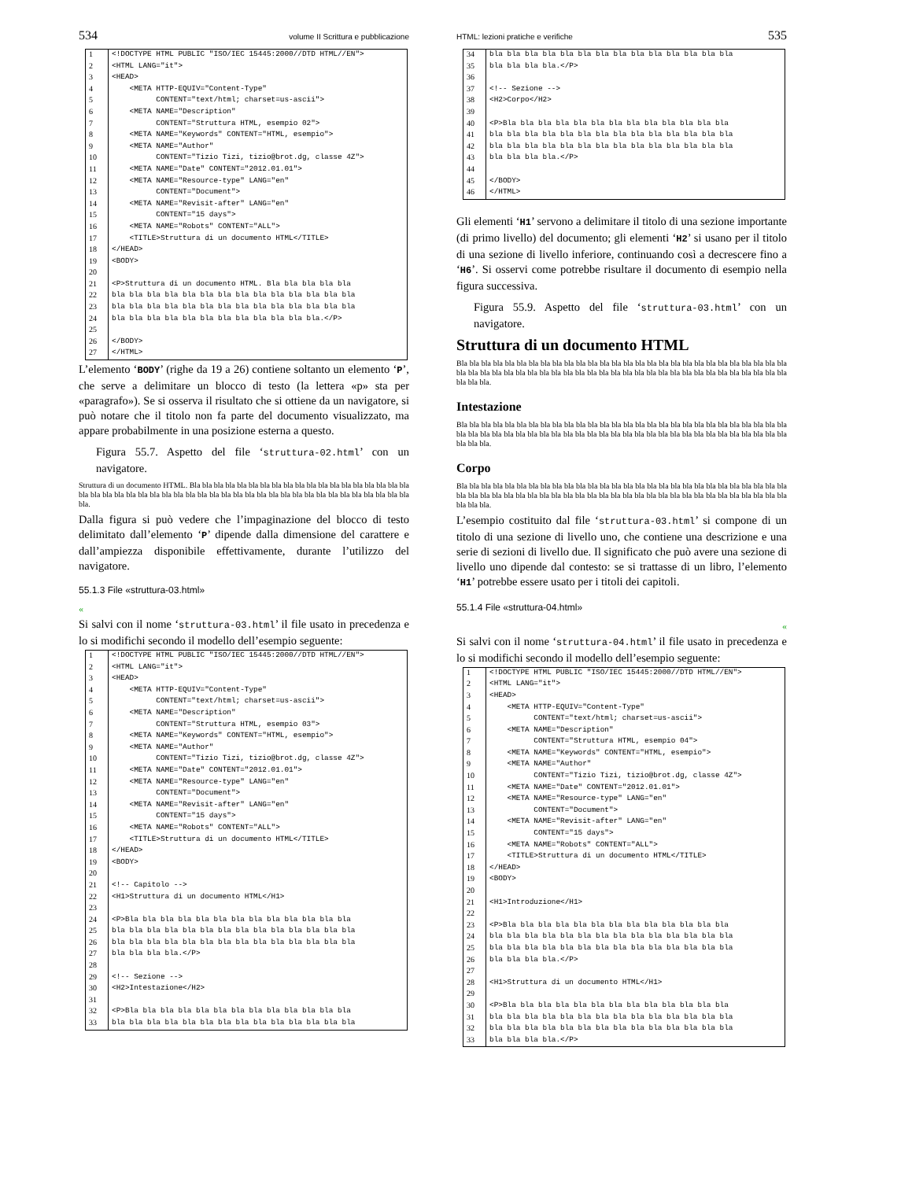534 volume II Scrittura e pubblicazione
| 1 | <!DOCTYPE HTML PUBLIC "ISO/IEC 15445:2000//DTD HTML//EN"> |
| 2 | <HTML LANG="it"> |
| 3 | <HEAD> |
| 4 | <META HTTP-EQUIV="Content-Type" |
| 5 | CONTENT="text/html; charset=us-ascii"> |
| 6 | <META NAME="Description" |
| 7 | CONTENT="Struttura HTML, esempio 02"> |
| 8 | <META NAME="Keywords" CONTENT="HTML, esempio"> |
| 9 | <META NAME="Author" |
| 10 | CONTENT="Tizio Tizi, tizio@brot.dg, classe 4Z"> |
| 11 | <META NAME="Date" CONTENT="2012.01.01"> |
| 12 | <META NAME="Resource-type" LANG="en" |
| 13 | CONTENT="Document"> |
| 14 | <META NAME="Revisit-after" LANG="en" |
| 15 | CONTENT="15 days"> |
| 16 | <META NAME="Robots" CONTENT="ALL"> |
| 17 | <TITLE>Struttura di un documento HTML</TITLE> |
| 18 | </HEAD> |
| 19 | <BODY> |
| 20 | |
| 21 | <P>Struttura di un documento HTML. Bla bla bla bla bla |
| 22 | bla bla bla bla bla bla bla bla bla bla bla bla bla bla |
| 23 | bla bla bla bla bla bla bla bla bla bla bla bla bla bla |
| 24 | bla bla bla bla bla bla bla bla bla bla bla bla.</P> |
| 25 | |
| 26 | </BODY> |
| 27 | </HTML> |
L’elemento ‘BODY’ (righe da 19 a 26) contiene soltanto un elemento ‘P’, che serve a delimitare un blocco di testo (la lettera «p» sta per «paragrafo»). Se si osserva il risultato che si ottiene da un navigatore, si può notare che il titolo non fa parte del documento visualizzato, ma appare probabilmente in una posizione esterna a questo.
Figura 55.7. Aspetto del file ‘struttura-02.html’ con un navigatore.
Struttura di un documento HTML. Bla bla bla bla bla bla bla bla bla bla bla bla bla bla bla bla bla bla bla bla bla bla bla bla bla bla bla bla bla bla bla bla bla bla bla bla bla bla bla bla bla bla bla bla bla bla bla bla.
Dalla figura si può vedere che l’impaginazione del blocco di testo delimitato dall’elemento ‘P’ dipende dalla dimensione del carattere e dall’ampiezza disponibile effettivamente, durante l’utilizzo del navigatore.
55.1.3 File «struttura-03.html»
«
Si salvi con il nome ‘struttura-03.html’ il file usato in precedenza e lo si modifichi secondo il modello dell’esempio seguente:
| 1 | <!DOCTYPE HTML PUBLIC "ISO/IEC 15445:2000//DTD HTML//EN"> |
| 2 | <HTML LANG="it"> |
| 3 | <HEAD> |
| 4 | <META HTTP-EQUIV="Content-Type" |
| 5 | CONTENT="text/html; charset=us-ascii"> |
| 6 | <META NAME="Description" |
| 7 | CONTENT="Struttura HTML, esempio 03"> |
| 8 | <META NAME="Keywords" CONTENT="HTML, esempio"> |
| 9 | <META NAME="Author" |
| 10 | CONTENT="Tizio Tizi, tizio@brot.dg, classe 4Z"> |
| 11 | <META NAME="Date" CONTENT="2012.01.01"> |
| 12 | <META NAME="Resource-type" LANG="en" |
| 13 | CONTENT="Document"> |
| 14 | <META NAME="Revisit-after" LANG="en" |
| 15 | CONTENT="15 days"> |
| 16 | <META NAME="Robots" CONTENT="ALL"> |
| 17 | <TITLE>Struttura di un documento HTML</TITLE> |
| 18 | </HEAD> |
| 19 | <BODY> |
| 20 | |
| 21 | <!-- Capitolo --> |
| 22 | <H1>Struttura di un documento HTML</H1> |
| 23 | |
| 24 | <P>Bla bla bla bla bla bla bla bla bla bla bla bla bla |
| 25 | bla bla bla bla bla bla bla bla bla bla bla bla bla bla |
| 26 | bla bla bla bla bla bla bla bla bla bla bla bla bla bla |
| 27 | bla bla bla bla.</P> |
| 28 | |
| 29 | <!-- Sezione --> |
| 30 | <H2>Intestazione</H2> |
| 31 | |
| 32 | <P>Bla bla bla bla bla bla bla bla bla bla bla bla bla |
| 33 | bla bla bla bla bla bla bla bla bla bla bla bla bla bla |
HTML: lezioni pratiche e verifiche 535
| 34 | bla bla bla bla bla bla bla bla bla bla bla bla bla bla |
| 35 | bla bla bla bla.</P> |
| 36 | |
| 37 | <!-- Sezione --> |
| 38 | <H2>Corpo</H2> |
| 39 | |
| 40 | <P>Bla bla bla bla bla bla bla bla bla bla bla bla bla |
| 41 | bla bla bla bla bla bla bla bla bla bla bla bla bla bla |
| 42 | bla bla bla bla bla bla bla bla bla bla bla bla bla bla |
| 43 | bla bla bla bla.</P> |
| 44 | |
| 45 | </BODY> |
| 46 | </HTML> |
Gli elementi ‘H1’ servono a delimitare il titolo di una sezione importante (di primo livello) del documento; gli elementi ‘H2’ si usano per il titolo di una sezione di livello inferiore, continuando così a decrescere fino a ‘H6’. Si osservi come potrebbe risultare il documento di esempio nella figura successiva.
Figura 55.9. Aspetto del file ‘struttura-03.html’ con un navigatore.
Struttura di un documento HTML
Bla bla bla bla bla bla bla bla bla bla bla bla bla bla bla bla bla bla bla bla bla bla bla bla bla bla bla bla bla bla bla bla bla bla bla bla bla bla bla bla bla bla bla bla bla bla bla bla bla bla bla bla bla bla bla bla bla bla bla.
Intestazione
Bla bla bla bla bla bla bla bla bla bla bla bla bla bla bla bla bla bla bla bla bla bla bla bla bla bla bla bla bla bla bla bla bla bla bla bla bla bla bla bla bla bla bla bla bla bla bla bla bla bla bla bla bla bla bla bla bla bla bla.
Corpo
Bla bla bla bla bla bla bla bla bla bla bla bla bla bla bla bla bla bla bla bla bla bla bla bla bla bla bla bla bla bla bla bla bla bla bla bla bla bla bla bla bla bla bla bla bla bla bla bla bla bla bla bla bla bla bla bla bla bla bla.
L’esempio costituito dal file ‘struttura-03.html’ si compone di un titolo di una sezione di livello uno, che contiene una descrizione e una serie di sezioni di livello due. Il significato che può avere una sezione di livello uno dipende dal contesto: se si trattasse di un libro, l’elemento ‘H1’ potrebbe essere usato per i titoli dei capitoli.
55.1.4 File «struttura-04.html»
«
Si salvi con il nome ‘struttura-04.html’ il file usato in precedenza e lo si modifichi secondo il modello dell’esempio seguente:
| 1 | <!DOCTYPE HTML PUBLIC "ISO/IEC 15445:2000//DTD HTML//EN"> |
| 2 | <HTML LANG="it"> |
| 3 | <HEAD> |
| 4 | <META HTTP-EQUIV="Content-Type" |
| 5 | CONTENT="text/html; charset=us-ascii"> |
| 6 | <META NAME="Description" |
| 7 | CONTENT="Struttura HTML, esempio 04"> |
| 8 | <META NAME="Keywords" CONTENT="HTML, esempio"> |
| 9 | <META NAME="Author" |
| 10 | CONTENT="Tizio Tizi, tizio@brot.dg, classe 4Z"> |
| 11 | <META NAME="Date" CONTENT="2012.01.01"> |
| 12 | <META NAME="Resource-type" LANG="en" |
| 13 | CONTENT="Document"> |
| 14 | <META NAME="Revisit-after" LANG="en" |
| 15 | CONTENT="15 days"> |
| 16 | <META NAME="Robots" CONTENT="ALL"> |
| 17 | <TITLE>Struttura di un documento HTML</TITLE> |
| 18 | </HEAD> |
| 19 | <BODY> |
| 20 | |
| 21 | <H1>Introduzione</H1> |
| 22 | |
| 23 | <P>Bla bla bla bla bla bla bla bla bla bla bla bla bla |
| 24 | bla bla bla bla bla bla bla bla bla bla bla bla bla bla |
| 25 | bla bla bla bla bla bla bla bla bla bla bla bla bla bla |
| 26 | bla bla bla bla.</P> |
| 27 | |
| 28 | <H1>Struttura di un documento HTML</H1> |
| 29 | |
| 30 | <P>Bla bla bla bla bla bla bla bla bla bla bla bla bla |
| 31 | bla bla bla bla bla bla bla bla bla bla bla bla bla bla |
| 32 | bla bla bla bla bla bla bla bla bla bla bla bla bla bla |
| 33 | bla bla bla bla.</P> |